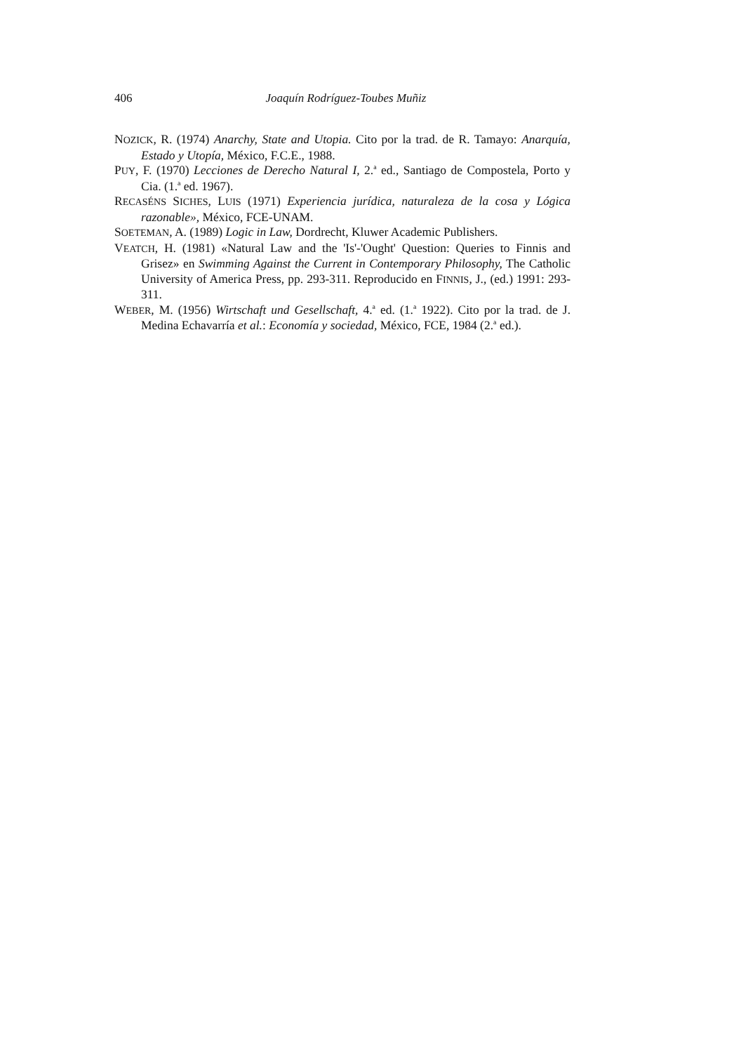406 Joaquín Rodríguez-Toubes Muñiz
NOZICK, R. (1974) Anarchy, State and Utopia. Cito por la trad. de R. Tamayo: Anarquía, Estado y Utopía, México, F.C.E., 1988.
PUY, F. (1970) Lecciones de Derecho Natural I, 2.<sup>a</sup> ed., Santiago de Compostela, Porto y Cia. (1.<sup>a</sup> ed. 1967).
RECASÉNS SICHES, LUIS (1971) Experiencia jurídica, naturaleza de la cosa y Lógica razonable», México, FCE-UNAM.
SOETEMAN, A. (1989) Logic in Law, Dordrecht, Kluwer Academic Publishers.
VEATCH, H. (1981) «Natural Law and the 'Is'-'Ought' Question: Queries to Finnis and Grisez» en Swimming Against the Current in Contemporary Philosophy, The Catholic University of America Press, pp. 293-311. Reproducido en FINNIS, J., (ed.) 1991: 293-311.
WEBER, M. (1956) Wirtschaft und Gesellschaft, 4.<sup>a</sup> ed. (1.<sup>a</sup> 1922). Cito por la trad. de J. Medina Echavarría et al.: Economía y sociedad, México, FCE, 1984 (2.<sup>a</sup> ed.).